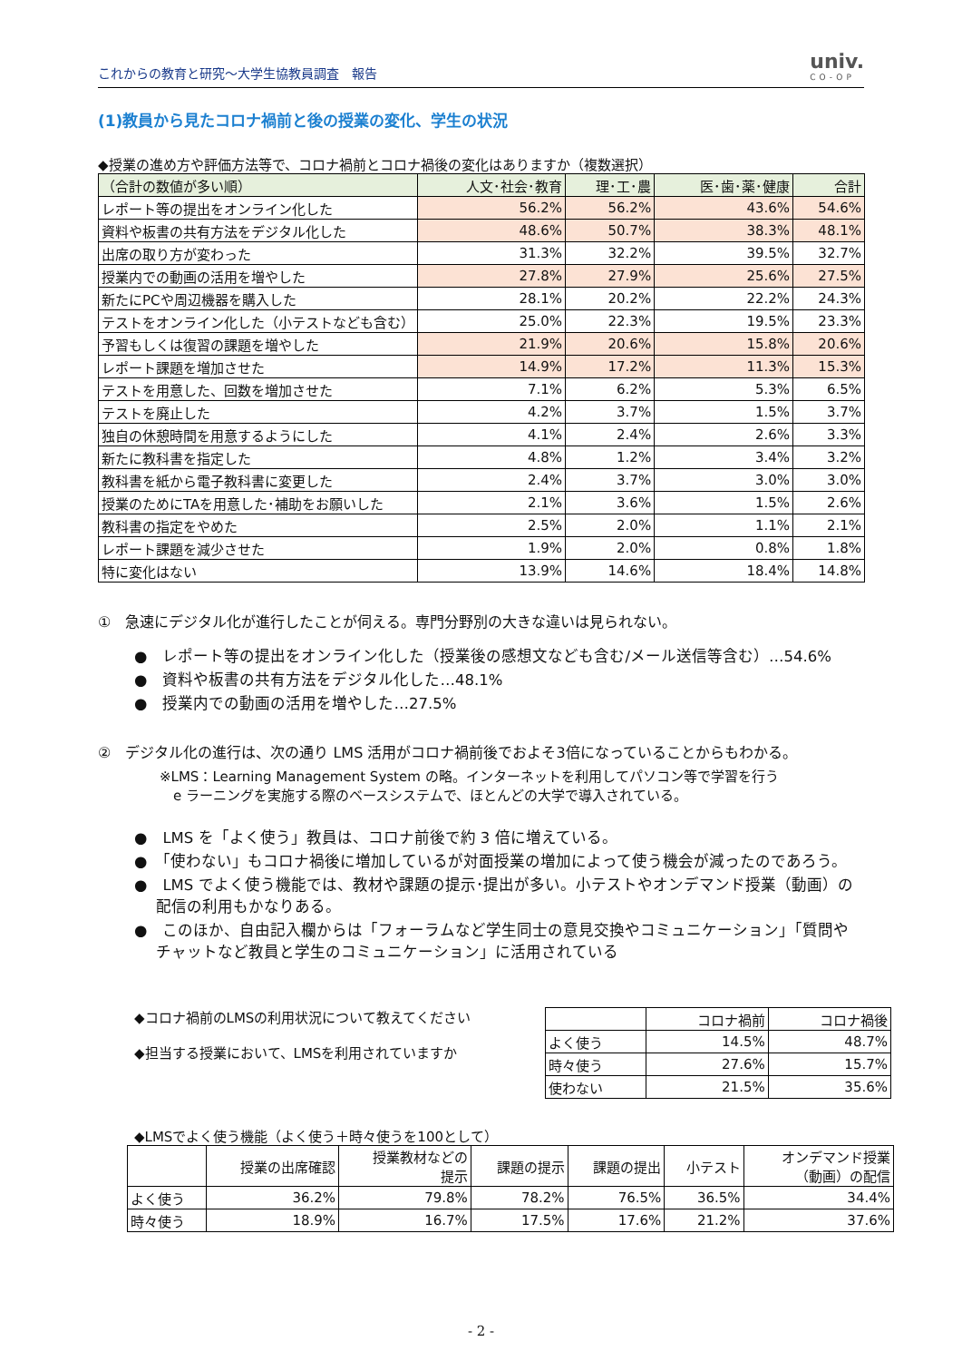これからの教育と研究～大学生協教員調査　報告
univ.
CO-OP
(1)教員から見たコロナ禍前と後の授業の変化、学生の状況
◆授業の進め方や評価方法等で、コロナ禍前とコロナ禍後の変化はありますか（複数選択）
| （合計の数値が多い順） | 人文･社会･教育 | 理･工･農 | 医･歯･薬･健康 | 合計 |
| --- | --- | --- | --- | --- |
| レポート等の提出をオンライン化した | 56.2% | 56.2% | 43.6% | 54.6% |
| 資料や板書の共有方法をデジタル化した | 48.6% | 50.7% | 38.3% | 48.1% |
| 出席の取り方が変わった | 31.3% | 32.2% | 39.5% | 32.7% |
| 授業内での動画の活用を増やした | 27.8% | 27.9% | 25.6% | 27.5% |
| 新たにPCや周辺機器を購入した | 28.1% | 20.2% | 22.2% | 24.3% |
| テストをオンライン化した（小テストなども含む） | 25.0% | 22.3% | 19.5% | 23.3% |
| 予習もしくは復習の課題を増やした | 21.9% | 20.6% | 15.8% | 20.6% |
| レポート課題を増加させた | 14.9% | 17.2% | 11.3% | 15.3% |
| テストを用意した、回数を増加させた | 7.1% | 6.2% | 5.3% | 6.5% |
| テストを廃止した | 4.2% | 3.7% | 1.5% | 3.7% |
| 独自の休憩時間を用意するようにした | 4.1% | 2.4% | 2.6% | 3.3% |
| 新たに教科書を指定した | 4.8% | 1.2% | 3.4% | 3.2% |
| 教科書を紙から電子教科書に変更した | 2.4% | 3.7% | 3.0% | 3.0% |
| 授業のためにTAを用意した･補助をお願いした | 2.1% | 3.6% | 1.5% | 2.6% |
| 教科書の指定をやめた | 2.5% | 2.0% | 1.1% | 2.1% |
| レポート課題を減少させた | 1.9% | 2.0% | 0.8% | 1.8% |
| 特に変化はない | 13.9% | 14.6% | 18.4% | 14.8% |
①　急速にデジタル化が進行したことが伺える。専門分野別の大きな違いは見られない。
●　レポート等の提出をオンライン化した（授業後の感想文なども含む/メール送信等含む）…54.6%
●　資料や板書の共有方法をデジタル化した…48.1%
●　授業内での動画の活用を増やした…27.5%
②　デジタル化の進行は、次の通り LMS 活用がコロナ禍前後でおよそ3倍になっていることからもわかる。
※LMS：Learning Management System の略。インターネットを利用してパソコン等で学習を行う
　e ラーニングを実施する際のベースシステムで、ほとんどの大学で導入されている。
●　LMS を「よく使う」教員は、コロナ前後で約 3 倍に増えている。
●　「使わない」もコロナ禍後に増加しているが対面授業の増加によって使う機会が減ったのであろう。
●　LMS でよく使う機能では、教材や課題の提示･提出が多い。小テストやオンデマンド授業（動画）の配信の利用もかなりある。
●　このほか、自由記入欄からは「フォーラムなど学生同士の意見交換やコミュニケーション」「質問やチャットなど教員と学生のコミュニケーション」に活用されている
◆コロナ禍前のLMSの利用状況について教えてください
◆担当する授業において、LMSを利用されていますか
| | コロナ禍前 | コロナ禍後 |
| よく使う | 14.5% | 48.7% |
| 時々使う | 27.6% | 15.7% |
| 使わない | 21.5% | 35.6% |
◆LMSでよく使う機能（よく使う＋時々使うを100として）
| | 授業の出席確認 | 授業教材などの 提示 | 課題の提示 | 課題の提出 | 小テスト | オンデマンド授業 （動画）の配信 |
| よく使う | 36.2% | 79.8% | 78.2% | 76.5% | 36.5% | 34.4% |
| 時々使う | 18.9% | 16.7% | 17.5% | 17.6% | 21.2% | 37.6% |
- 2 -